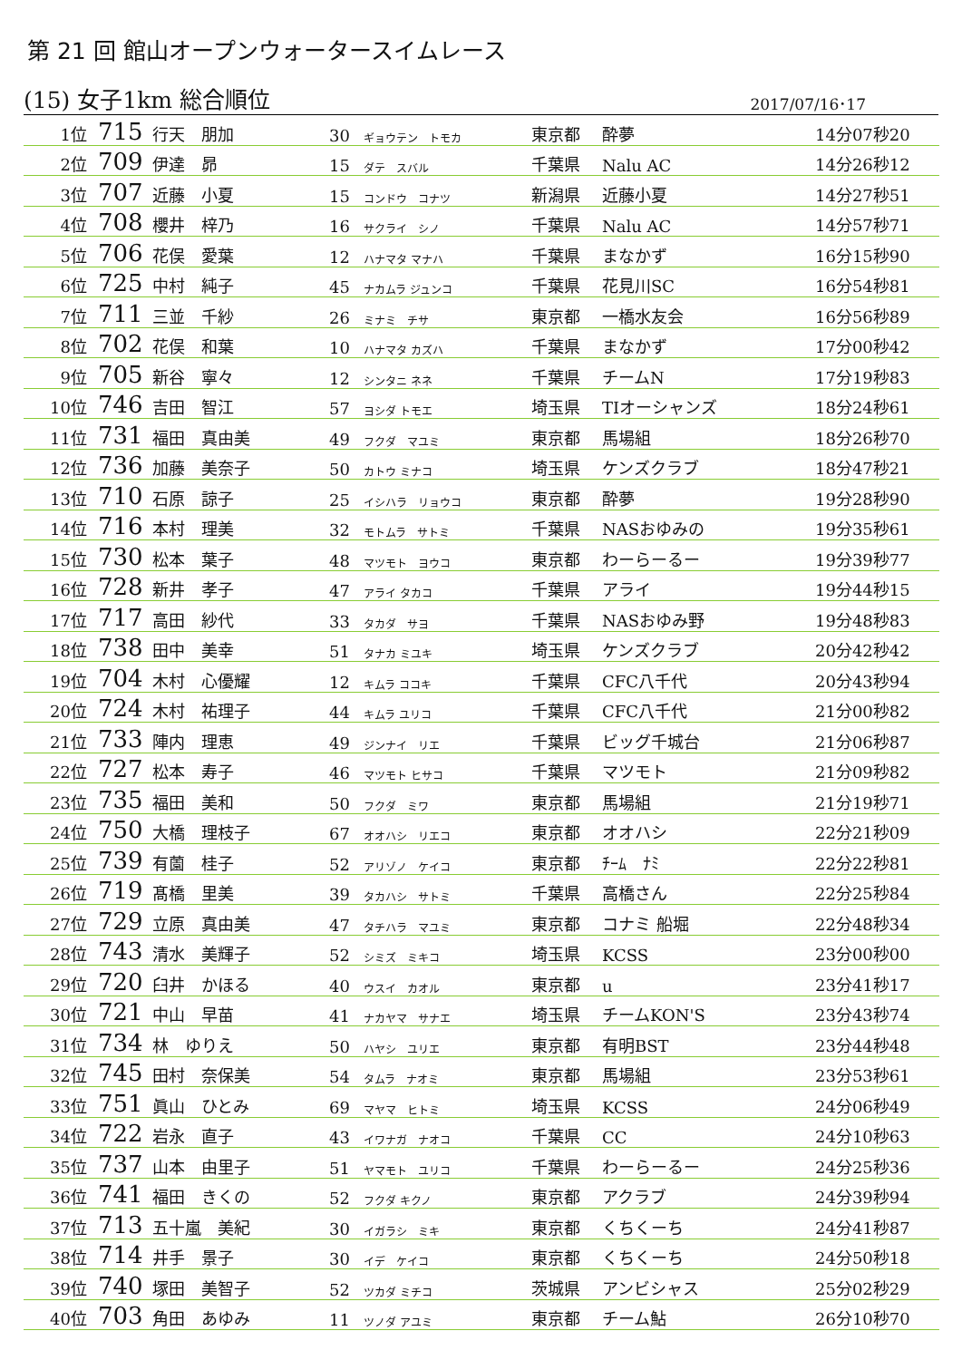第 21 回 館山オープンウォータースイムレース
(15) 女子1km 総合順位 2017/07/16･17
| 1位 | 715 | 行天 朋加 | 30 | ギョウテン トモカ | 東京都 | 酔夢 | 14分07秒20 |
| 2位 | 709 | 伊達 昴 | 15 | ダテ スバル | 千葉県 | Nalu AC | 14分26秒12 |
| 3位 | 707 | 近藤 小夏 | 15 | コンドウ コナツ | 新潟県 | 近藤小夏 | 14分27秒51 |
| 4位 | 708 | 櫻井 梓乃 | 16 | サクライ シノ | 千葉県 | Nalu AC | 14分57秒71 |
| 5位 | 706 | 花俣 愛葉 | 12 | ハナマタ マナハ | 千葉県 | まなかず | 16分15秒90 |
| 6位 | 725 | 中村 純子 | 45 | ナカムラ ジュンコ | 千葉県 | 花見川SC | 16分54秒81 |
| 7位 | 711 | 三並 千紗 | 26 | ミナミ チサ | 東京都 | 一橋水友会 | 16分56秒89 |
| 8位 | 702 | 花俣 和葉 | 10 | ハナマタ カズハ | 千葉県 | まなかず | 17分00秒42 |
| 9位 | 705 | 新谷 寧々 | 12 | シンタニ ネネ | 千葉県 | チームN | 17分19秒83 |
| 10位 | 746 | 吉田 智江 | 57 | ヨシダ トモエ | 埼玉県 | TIオーシャンズ | 18分24秒61 |
| 11位 | 731 | 福田 真由美 | 49 | フクダ マユミ | 東京都 | 馬場組 | 18分26秒70 |
| 12位 | 736 | 加藤 美奈子 | 50 | カトウ ミナコ | 埼玉県 | ケンズクラブ | 18分47秒21 |
| 13位 | 710 | 石原 諒子 | 25 | イシハラ リョウコ | 東京都 | 酔夢 | 19分28秒90 |
| 14位 | 716 | 本村 理美 | 32 | モトムラ サトミ | 千葉県 | NASおゆみの | 19分35秒61 |
| 15位 | 730 | 松本 葉子 | 48 | マツモト ヨウコ | 東京都 | わーらーるー | 19分39秒77 |
| 16位 | 728 | 新井 孝子 | 47 | アライ タカコ | 千葉県 | アライ | 19分44秒15 |
| 17位 | 717 | 高田 紗代 | 33 | タカダ サヨ | 千葉県 | NASおゆみ野 | 19分48秒83 |
| 18位 | 738 | 田中 美幸 | 51 | タナカ ミユキ | 埼玉県 | ケンズクラブ | 20分42秒42 |
| 19位 | 704 | 木村 心優耀 | 12 | キムラ ココキ | 千葉県 | CFC八千代 | 20分43秒94 |
| 20位 | 724 | 木村 祐理子 | 44 | キムラ ユリコ | 千葉県 | CFC八千代 | 21分00秒82 |
| 21位 | 733 | 陣内 理恵 | 49 | ジンナイ リエ | 千葉県 | ビッグ千城台 | 21分06秒87 |
| 22位 | 727 | 松本 寿子 | 46 | マツモト ヒサコ | 千葉県 | マツモト | 21分09秒82 |
| 23位 | 735 | 福田 美和 | 50 | フクダ ミワ | 東京都 | 馬場組 | 21分19秒71 |
| 24位 | 750 | 大橋 理枝子 | 67 | オオハシ リエコ | 東京都 | オオハシ | 22分21秒09 |
| 25位 | 739 | 有薗 桂子 | 52 | アリゾノ ケイコ | 東京都 | ﾁｰﾑ ﾅﾐ | 22分22秒81 |
| 26位 | 719 | 髙橋 里美 | 39 | タカハシ サトミ | 千葉県 | 高橋さん | 22分25秒84 |
| 27位 | 729 | 立原 真由美 | 47 | タチハラ マユミ | 東京都 | コナミ 船堀 | 22分48秒34 |
| 28位 | 743 | 清水 美輝子 | 52 | シミズ ミキコ | 埼玉県 | KCSS | 23分00秒00 |
| 29位 | 720 | 臼井 かほる | 40 | ウスイ カオル | 東京都 | u | 23分41秒17 |
| 30位 | 721 | 中山 早苗 | 41 | ナカヤマ サナエ | 埼玉県 | チームKON'S | 23分43秒74 |
| 31位 | 734 | 林 ゆりえ | 50 | ハヤシ ユリエ | 東京都 | 有明BST | 23分44秒48 |
| 32位 | 745 | 田村 奈保美 | 54 | タムラ ナオミ | 東京都 | 馬場組 | 23分53秒61 |
| 33位 | 751 | 眞山 ひとみ | 69 | マヤマ ヒトミ | 埼玉県 | KCSS | 24分06秒49 |
| 34位 | 722 | 岩永 直子 | 43 | イワナガ ナオコ | 千葉県 | CC | 24分10秒63 |
| 35位 | 737 | 山本 由里子 | 51 | ヤマモト ユリコ | 千葉県 | わーらーるー | 24分25秒36 |
| 36位 | 741 | 福田 きくの | 52 | フクダ キクノ | 東京都 | アクラブ | 24分39秒94 |
| 37位 | 713 | 五十嵐 美紀 | 30 | イガラシ ミキ | 東京都 | くちくーち | 24分41秒87 |
| 38位 | 714 | 井手 景子 | 30 | イデ ケイコ | 東京都 | くちくーち | 24分50秒18 |
| 39位 | 740 | 塚田 美智子 | 52 | ツカダ ミチコ | 茨城県 | アンビシャス | 25分02秒29 |
| 40位 | 703 | 角田 あゆみ | 11 | ツノダ アユミ | 東京都 | チーム鮎 | 26分10秒70 |